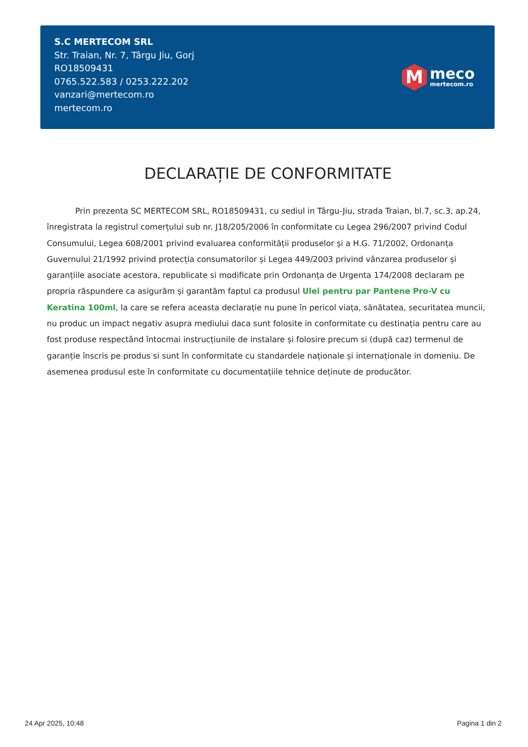S.C MERTECOM SRL
Str. Traian, Nr. 7, Târgu Jiu, Gorj
RO18509431
0765.522.583 / 0253.222.202
vanzari@mertecom.ro
mertecom.ro
M
meco
mertecom.ro
DECLARAȚIE DE CONFORMITATE
Prin prezenta SC MERTECOM SRL, RO18509431, cu sediul in Târgu-Jiu, strada Traian, bl.7, sc.3, ap.24, înregistrata la registrul comerțului sub nr. J18/205/2006 în conformitate cu Legea 296/2007 privind Codul Consumului, Legea 608/2001 privind evaluarea conformității produselor și a H.G. 71/2002, Ordonanța Guvernului 21/1992 privind protecția consumatorilor și Legea 449/2003 privind vânzarea produselor și garanțiile asociate acestora, republicate si modificate prin Ordonanța de Urgenta 174/2008 declaram pe propria răspundere ca asigurăm și garantăm faptul ca produsul Ulei pentru par Pantene Pro-V cu Keratina 100ml, la care se refera aceasta declarație nu pune în pericol viața, sănătatea, securitatea muncii, nu produc un impact negativ asupra mediului daca sunt folosite in conformitate cu destinația pentru care au fost produse respectând întocmai instrucțiunile de instalare și folosire precum si (după caz) termenul de garanție înscris pe produs si sunt în conformitate cu standardele naționale și internaționale in domeniu. De asemenea produsul este în conformitate cu documentațiile tehnice deținute de producător.
24 Apr 2025, 10:48 Pagina 1 din 2